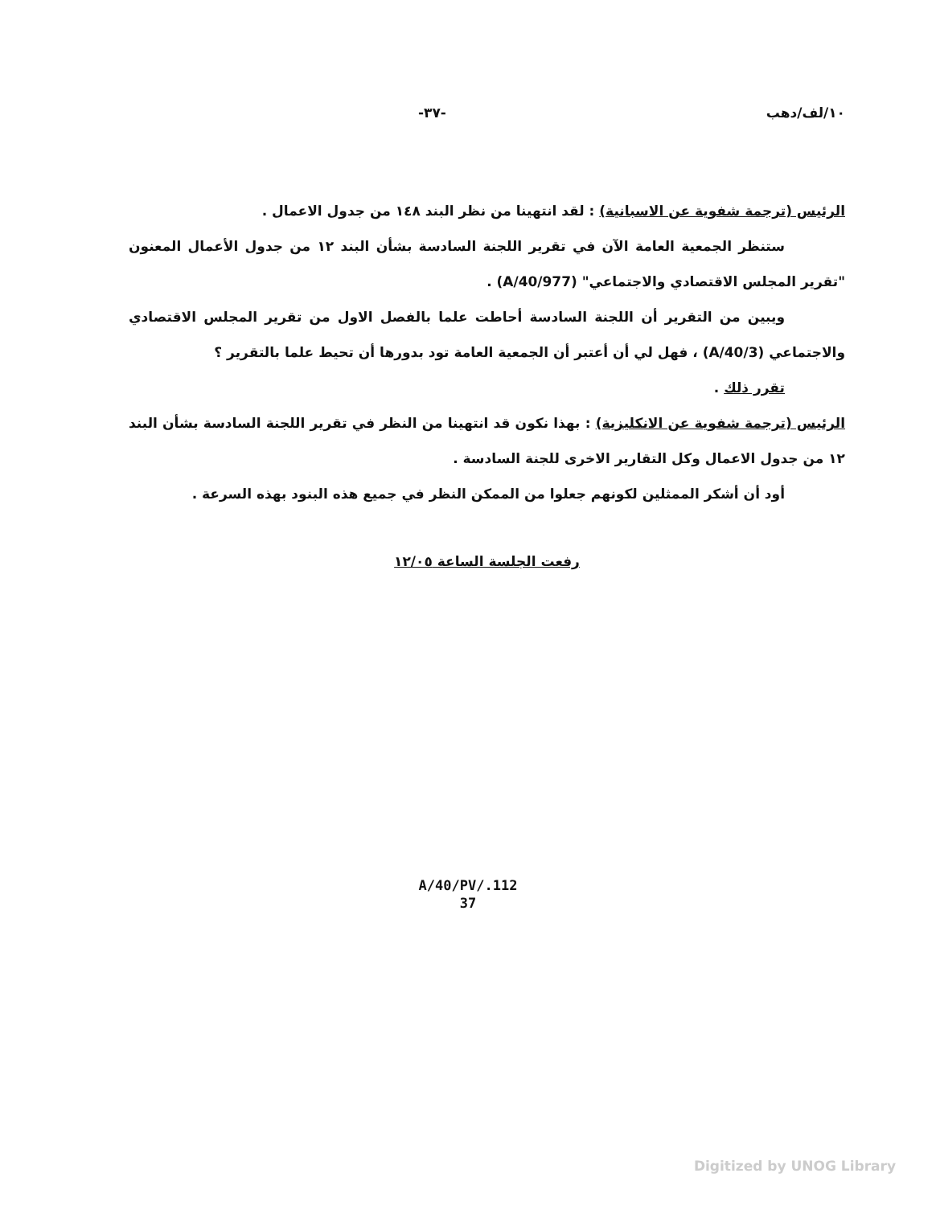١٠/لف/دهب -٣٧-
الرئيس (ترجمة شفوية عن الاسبانية) : لقد انتهينا من نظر البند ١٤٨ من جدول الاعمال .
ستنظر الجمعية العامة الآن في تقرير اللجنة السادسة بشأن البند ١٢ من جدول الأعمال المعنون "تقرير المجلس الاقتصادي والاجتماعي" (A/40/977) .
ويبين من التقرير أن اللجنة السادسة أحاطت علما بالفصل الاول من تقرير المجلس الاقتصادي والاجتماعي (A/40/3) ، فهل لي أن أعتبر أن الجمعية العامة تود بدورها أن تحيط علما بالتقرير ؟
تقرر ذلك .
الرئيس (ترجمة شفوية عن الانكليزية) : بهذا نكون قد انتهينا من النظر في تقرير اللجنة السادسة بشأن البند ١٢ من جدول الاعمال وكل التقارير الاخرى للجنة السادسة .
أود أن أشكر الممثلين لكونهم جعلوا من الممكن النظر في جميع هذه البنود بهذه السرعة .
رفعت الجلسة الساعة ١٢/٠٥
A/40/PV/.112
37
Digitized by UNOG Library